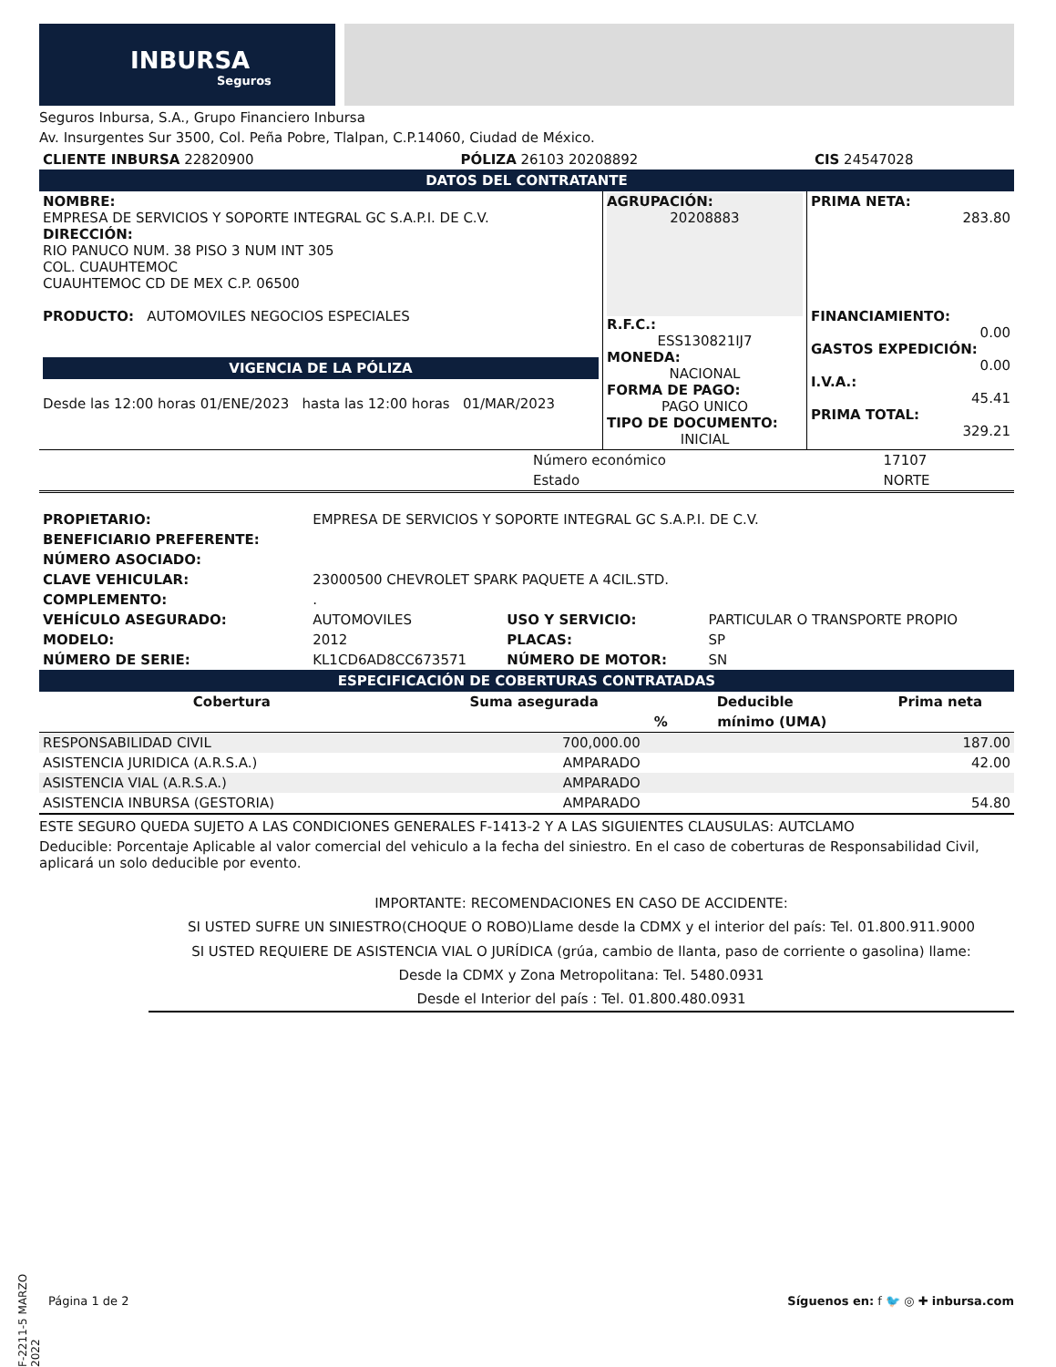INBURSA
Seguros
Seguros Inbursa, S.A., Grupo Financiero Inbursa
Av. Insurgentes Sur 3500, Col. Peña Pobre, Tlalpan, C.P.14060, Ciudad de México.
| CLIENTE INBURSA 22820900 | PÓLIZA 26103 20208892 | CIS 24547028 |
DATOS DEL CONTRATANTE
| NOMBRE: EMPRESA DE SERVICIOS Y SOPORTE INTEGRAL GC S.A.P.I. DE C.V. DIRECCIÓN: RIO PANUCO NUM. 38 PISO 3 NUM INT 305 COL. CUAUHTEMOC CUAUHTEMOC CD DE MEX C.P. 06500 PRODUCTO: AUTOMOVILES NEGOCIOS ESPECIALES VIGENCIA DE LA PÓLIZA Desde las 12:00 horas 01/ENE/2023 hasta las 12:00 horas 01/MAR/2023 | AGRUPACIÓN: 20208883 R.F.C.: ESS130821IJ7 MONEDA: NACIONAL FORMA DE PAGO: PAGO UNICO TIPO DE DOCUMENTO: INICIAL | PRIMA NETA: 283.80 FINANCIAMIENTO: 0.00 GASTOS EXPEDICIÓN: 0.00 I.V.A.: 45.41 PRIMA TOTAL: 329.21 |
| | Número económico | 17107 |
| | Estado | NORTE |
| PROPIETARIO: | EMPRESA DE SERVICIOS Y SOPORTE INTEGRAL GC S.A.P.I. DE C.V. | | |
| BENEFICIARIO PREFERENTE: | | | |
| NÚMERO ASOCIADO: | | | |
| CLAVE VEHICULAR: | 23000500 CHEVROLET SPARK PAQUETE A 4CIL.STD. | | |
| COMPLEMENTO: | . | | |
| VEHÍCULO ASEGURADO: | AUTOMOVILES | USO Y SERVICIO: | PARTICULAR O TRANSPORTE PROPIO |
| MODELO: | 2012 | PLACAS: | SP |
| NÚMERO DE SERIE: | KL1CD6AD8CC673571 | NÚMERO DE MOTOR: | SN |
ESPECIFICACIÓN DE COBERTURAS CONTRATADAS
| Cobertura | Suma asegurada | Deducible | | Prima neta |
| --- | --- | --- | --- | --- |
| | | % | mínimo (UMA) | |
| RESPONSABILIDAD CIVIL | 700,000.00 | | | 187.00 |
| ASISTENCIA JURIDICA (A.R.S.A.) | AMPARADO | | | 42.00 |
| ASISTENCIA VIAL (A.R.S.A.) | AMPARADO | | | |
| ASISTENCIA INBURSA (GESTORIA) | AMPARADO | | | 54.80 |
ESTE SEGURO QUEDA SUJETO A LAS CONDICIONES GENERALES F-1413-2 Y A LAS SIGUIENTES CLAUSULAS: AUTCLAMO
Deducible: Porcentaje Aplicable al valor comercial del vehiculo a la fecha del siniestro. En el caso de coberturas de Responsabilidad Civil, aplicará un solo deducible por evento.
IMPORTANTE: RECOMENDACIONES EN CASO DE ACCIDENTE:
SI USTED SUFRE UN SINIESTRO(CHOQUE O ROBO)Llame desde la CDMX y el interior del país: Tel. 01.800.911.9000
SI USTED REQUIERE DE ASISTENCIA VIAL O JURÍDICA (grúa, cambio de llanta, paso de corriente o gasolina) llame:
Desde la CDMX y Zona Metropolitana: Tel. 5480.0931
Desde el Interior del país : Tel. 01.800.480.0931
F-2211-5 MARZO 2022
Página 1 de 2 Síguenos en: f 🐦 ◎ ✚ inbursa.com